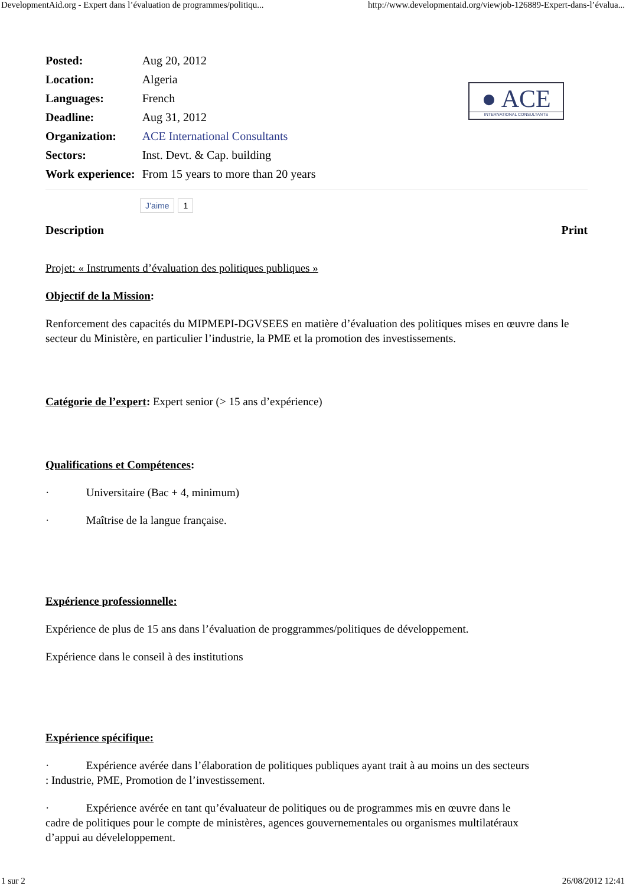DevelopmentAid.org - Expert dans l’évaluation de programmes/politiqu... http://www.developmentaid.org/viewjob-126889-Expert-dans-l’évalua...
| Posted: | Aug 20, 2012 |
| Location: | Algeria |
| Languages: | French |
| Deadline: | Aug 31, 2012 |
| Organization: | ACE International Consultants |
| Sectors: | Inst. Devt. & Cap. building |
| Work experience: | From 15 years to more than 20 years |
● ACE
INTERNATIONAL CONSULTANTS
J’aime 1
Print
Description
Projet: « Instruments d’évaluation des politiques publiques »
Objectif de la Mission:
Renforcement des capacités du MIPMEPI-DGVSEES en matière d’évaluation des politiques mises en œuvre dans le secteur du Ministère, en particulier l’industrie, la PME et la promotion des investissements.
Catégorie de l’expert: Expert senior (> 15 ans d’expérience)
Qualifications et Compétences:
· Universitaire (Bac + 4, minimum)
· Maîtrise de la langue française.
Expérience professionnelle:
Expérience de plus de 15 ans dans l’évaluation de proggrammes/politiques de développement.
Expérience dans le conseil à des institutions
Expérience spécifique:
· Expérience avérée dans l’élaboration de politiques publiques ayant trait à au moins un des secteurs : Industrie, PME, Promotion de l’investissement.
· Expérience avérée en tant qu’évaluateur de politiques ou de programmes mis en œuvre dans le cadre de politiques pour le compte de ministères, agences gouvernementales ou organismes multilatéraux d’appui au déveleloppement.
1 sur 2 26/08/2012 12:41